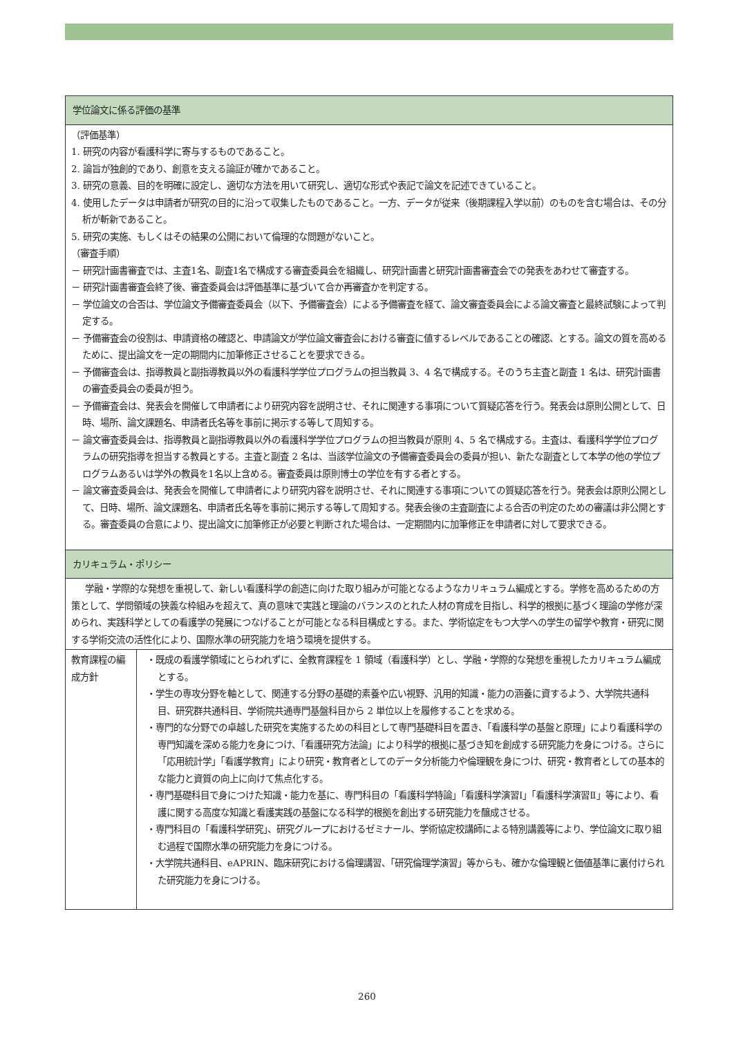| 学位論文に係る評価の基準 | |
| --- | --- |
| （評価基準） 1. 研究の内容が看護科学に寄与するものであること。 2. 論旨が独創的であり、創意を支える論証が確かであること。 3. 研究の意義、目的を明確に設定し、適切な方法を用いて研究し、適切な形式や表記で論文を記述できていること。 4. 使用したデータは申請者が研究の目的に沿って収集したものであること。一方、データが従来（後期課程入学以前）のものを含む場合は、その分析が斬新であること。 5. 研究の実施、もしくはその結果の公開において倫理的な問題がないこと。 （審査手順） － 研究計画書審査では、主査1名、副査1名で構成する審査委員会を組織し、研究計画書と研究計画書審査会での発表をあわせて審査する。 － 研究計画書審査会終了後、審査委員会は評価基準に基づいて合か再審査かを判定する。 － 学位論文の合否は、学位論文予備審査委員会（以下、予備審査会）による予備審査を経て、論文審査委員会による論文審査と最終試験によって判定する。 － 予備審査会の役割は、申請資格の確認と、申請論文が学位論文審査会における審査に値するレベルであることの確認、とする。論文の質を高めるために、提出論文を一定の期間内に加筆修正させることを要求できる。 － 予備審査会は、指導教員と副指導教員以外の看護科学学位プログラムの担当教員 3、4 名で構成する。そのうち主査と副査 1 名は、研究計画書の審査委員会の委員が担う。 － 予備審査会は、発表会を開催して申請者により研究内容を説明させ、それに関連する事項について質疑応答を行う。発表会は原則公開として、日時、場所、論文課題名、申請者氏名等を事前に掲示する等して周知する。 － 論文審査委員会は、指導教員と副指導教員以外の看護科学学位プログラムの担当教員が原則 4、5 名で構成する。主査は、看護科学学位プログラムの研究指導を担当する教員とする。主査と副査 2 名は、当該学位論文の予備審査委員会の委員が担い、新たな副査として本学の他の学位プログラムあるいは学外の教員を1名以上含める。審査委員は原則博士の学位を有する者とする。 － 論文審査委員会は、発表会を開催して申請者により研究内容を説明させ、それに関連する事項についての質疑応答を行う。発表会は原則公開として、日時、場所、論文課題名、申請者氏名等を事前に掲示する等して周知する。発表会後の主査副査による合否の判定のための審議は非公開とする。審査委員の合意により、提出論文に加筆修正が必要と判断された場合は、一定期間内に加筆修正を申請者に対して要求できる。 | |
| カリキュラム・ポリシー | |
| 学融・学際的な発想を重視して、新しい看護科学の創造に向けた取り組みが可能となるようなカリキュラム編成とする。学修を高めるための方策として、学問領域の狭義な枠組みを超えて、真の意味で実践と理論のバランスのとれた人材の育成を目指し、科学的根拠に基づく理論の学修が深められ、実践科学としての看護学の発展につなげることが可能となる科目構成とする。また、学術協定をもつ大学への学生の留学や教育・研究に関する学術交流の活性化により、国際水準の研究能力を培う環境を提供する。 | |
| 教育課程の編成方針 | ・既成の看護学領域にとらわれずに、全教育課程を 1 領域（看護科学）とし、学融・学際的な発想を重視したカリキュラム編成とする。 ・学生の専攻分野を軸として、関連する分野の基礎的素養や広い視野、汎用的知識・能力の涵養に資するよう、大学院共通科目、研究群共通科目、学術院共通専門基盤科目から 2 単位以上を履修することを求める。 ・専門的な分野での卓越した研究を実施するための科目として専門基礎科目を置き、「看護科学の基盤と原理」により看護科学の専門知識を深める能力を身につけ、「看護研究方法論」により科学的根拠に基づき知を創成する研究能力を身につける。さらに「応用統計学」「看護学教育」により研究・教育者としてのデータ分析能力や倫理観を身につけ、研究・教育者としての基本的な能力と資質の向上に向けて焦点化する。 ・専門基礎科目で身につけた知識・能力を基に、専門科目の「看護科学特論」「看護科学演習Ⅰ」「看護科学演習Ⅱ」等により、看護に関する高度な知識と看護実践の基盤になる科学的根拠を創出する研究能力を醸成させる。 ・専門科目の「看護科学研究」、研究グループにおけるゼミナール、学術協定校講師による特別講義等により、学位論文に取り組む過程で国際水準の研究能力を身につける。 ・大学院共通科目、eAPRIN、臨床研究における倫理講習、「研究倫理学演習」等からも、確かな倫理観と価値基準に裏付けられた研究能力を身につける。 |
260